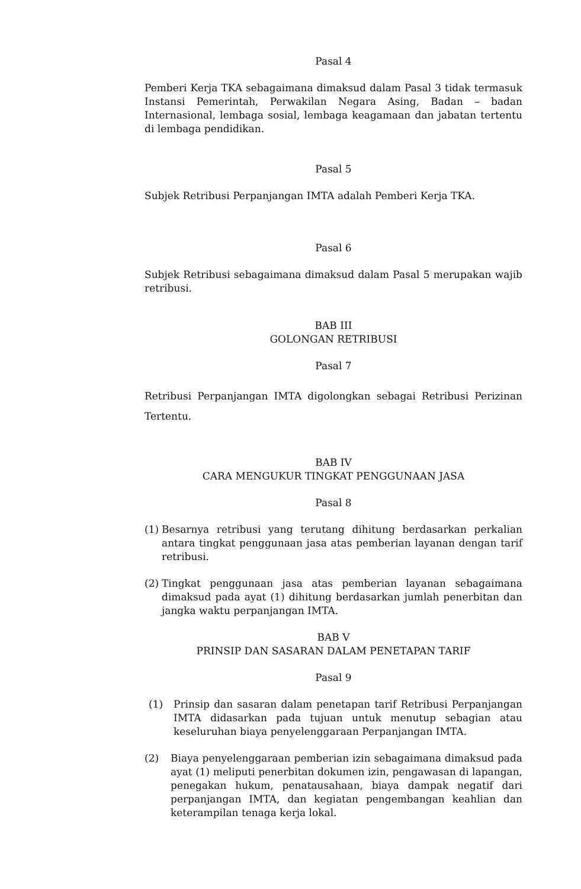Pasal 4
Pemberi Kerja TKA sebagaimana dimaksud dalam Pasal 3 tidak termasuk Instansi Pemerintah, Perwakilan Negara Asing, Badan – badan Internasional, lembaga sosial, lembaga keagamaan dan jabatan tertentu di lembaga pendidikan.
Pasal 5
Subjek Retribusi Perpanjangan IMTA adalah Pemberi Kerja TKA.
Pasal 6
Subjek Retribusi sebagaimana dimaksud dalam Pasal 5 merupakan wajib retribusi.
BAB III
GOLONGAN RETRIBUSI
Pasal 7
Retribusi Perpanjangan IMTA digolongkan sebagai Retribusi Perizinan Tertentu.
BAB IV
CARA MENGUKUR TINGKAT PENGGUNAAN JASA
Pasal 8
(1) Besarnya retribusi yang terutang dihitung berdasarkan perkalian antara tingkat penggunaan jasa atas pemberian layanan dengan tarif retribusi.
(2) Tingkat penggunaan jasa atas pemberian layanan sebagaimana dimaksud pada ayat (1) dihitung berdasarkan jumlah penerbitan dan jangka waktu perpanjangan IMTA.
BAB V
PRINSIP DAN SASARAN DALAM PENETAPAN TARIF
Pasal 9
(1) Prinsip dan sasaran dalam penetapan tarif Retribusi Perpanjangan IMTA didasarkan pada tujuan untuk menutup sebagian atau keseluruhan biaya penyelenggaraan Perpanjangan IMTA.
(2) Biaya penyelenggaraan pemberian izin sebagaimana dimaksud pada ayat (1) meliputi penerbitan dokumen izin, pengawasan di lapangan, penegakan hukum, penatausahaan, biaya dampak negatif dari perpanjangan IMTA, dan kegiatan pengembangan keahlian dan keterampilan tenaga kerja lokal.